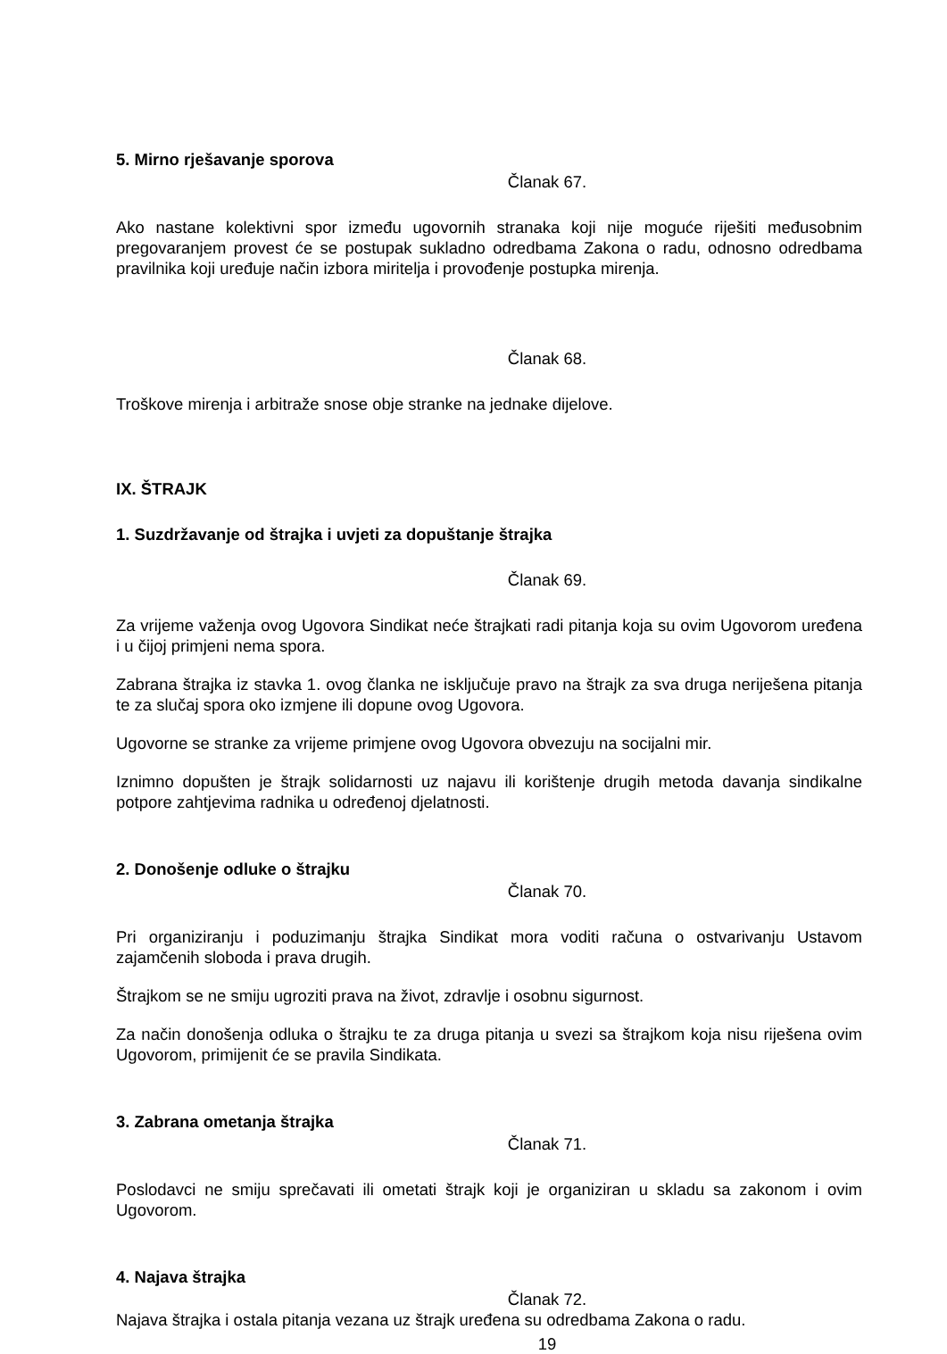5. Mirno rješavanje sporova
Članak 67.
Ako nastane kolektivni spor između ugovornih stranaka koji nije moguće riješiti međusobnim pregovaranjem provest će se postupak sukladno odredbama Zakona o radu, odnosno odredbama pravilnika koji uređuje način izbora miritelja i provođenje postupka mirenja.
Članak 68.
Troškove mirenja i arbitraže snose obje stranke na jednake dijelove.
IX. ŠTRAJK
1. Suzdržavanje od štrajka i uvjeti za dopuštanje štrajka
Članak 69.
Za vrijeme važenja ovog Ugovora Sindikat neće štrajkati radi pitanja koja su ovim Ugovorom uređena i u čijoj primjeni nema spora.
Zabrana štrajka iz stavka 1. ovog članka ne isključuje pravo na štrajk za sva druga neriješena pitanja te za slučaj spora oko izmjene ili dopune ovog Ugovora.
Ugovorne se stranke za vrijeme primjene ovog Ugovora obvezuju na socijalni mir.
Iznimno dopušten je štrajk solidarnosti uz najavu ili korištenje drugih metoda davanja sindikalne potpore zahtjevima radnika u određenoj djelatnosti.
2. Donošenje odluke o štrajku
Članak 70.
Pri organiziranju i poduzimanju štrajka Sindikat mora voditi računa o ostvarivanju Ustavom zajamčenih sloboda i prava drugih.
Štrajkom se ne smiju ugroziti prava na život, zdravlje i osobnu sigurnost.
Za način donošenja odluka o štrajku te za druga pitanja u svezi sa štrajkom koja nisu riješena ovim Ugovorom, primijenit će se pravila Sindikata.
3. Zabrana ometanja štrajka
Članak 71.
Poslodavci ne smiju sprečavati ili ometati štrajk koji je organiziran u skladu sa zakonom i ovim Ugovorom.
4. Najava štrajka
Članak 72.
Najava štrajka i ostala pitanja vezana uz štrajk uređena su odredbama Zakona o radu.
19